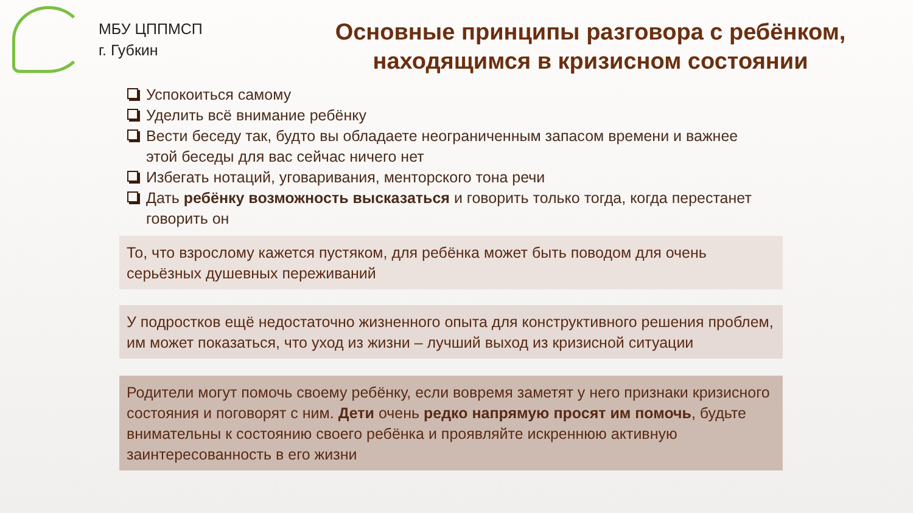МБУ ЦППМСП
г. Губкин
Основные принципы разговора с ребёнком,
находящимся в кризисном состоянии
Успокоиться самому
Уделить всё внимание ребёнку
Вести беседу так, будто вы обладаете неограниченным запасом времени и важнее этой беседы для вас сейчас ничего нет
Избегать нотаций, уговаривания, менторского тона речи
Дать ребёнку возможность высказаться и говорить только тогда, когда перестанет говорить он
То, что взрослому кажется пустяком, для ребёнка может быть поводом для очень серьёзных душевных переживаний
У подростков ещё недостаточно жизненного опыта для конструктивного решения проблем, им может показаться, что уход из жизни – лучший выход из кризисной ситуации
Родители могут помочь своему ребёнку, если вовремя заметят у него признаки кризисного состояния и поговорят с ним. Дети очень редко напрямую просят им помочь, будьте внимательны к состоянию своего ребёнка и проявляйте искреннюю активную заинтересованность в его жизни